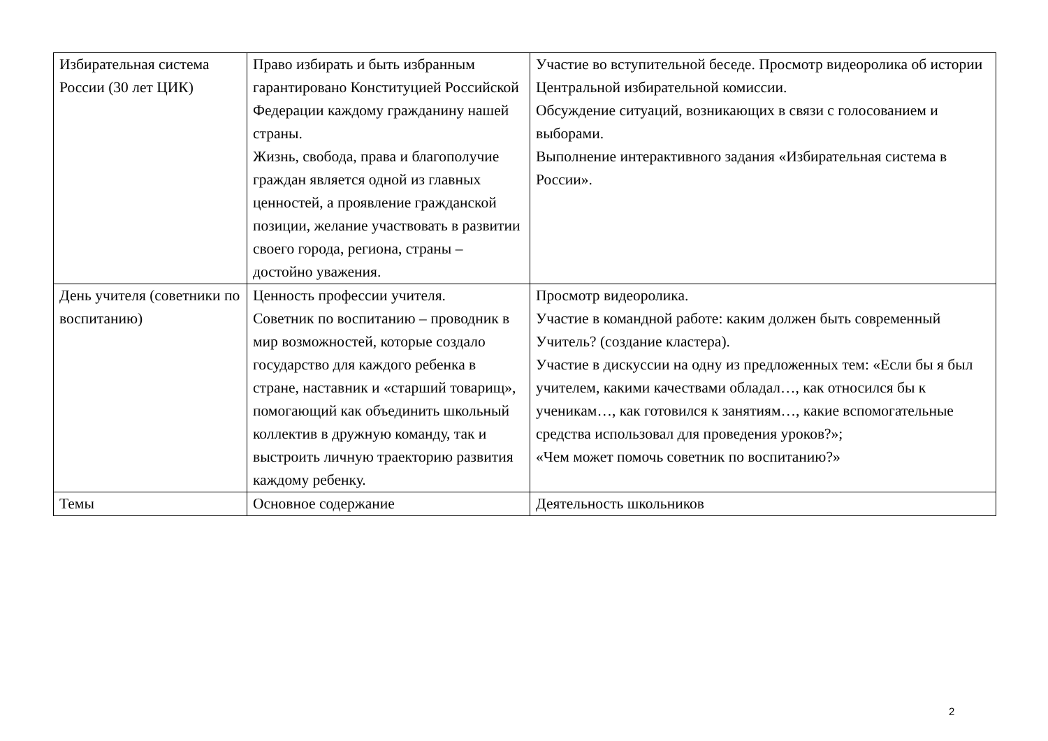| Избирательная система России (30 лет ЦИК) | Право избирать и быть избранным гарантировано Конституцией Российской Федерации каждому гражданину нашей страны. Жизнь, свобода, права и благополучие граждан является одной из главных ценностей, а проявление гражданской позиции, желание участвовать в развитии своего города, региона, страны – достойно уважения. | Участие во вступительной беседе. Просмотр видеоролика об истории Центральной избирательной комиссии. Обсуждение ситуаций, возникающих в связи с голосованием и выборами. Выполнение интерактивного задания «Избирательная система в России». |
| День учителя (советники по воспитанию) | Ценность профессии учителя. Советник по воспитанию – проводник в мир возможностей, которые создало государство для каждого ребенка в стране, наставник и «старший товарищ», помогающий как объединить школьный коллектив в дружную команду, так и выстроить личную траекторию развития каждому ребенку. | Просмотр видеоролика. Участие в командной работе: каким должен быть современный Учитель? (создание кластера). Участие в дискуссии на одну из предложенных тем: «Если бы я был учителем, какими качествами обладал…, как относился бы к ученикам…, как готовился к занятиям…, какие вспомогательные средства использовал для проведения уроков?»; «Чем может помочь советник по воспитанию?» |
| Темы | Основное содержание | Деятельность школьников |
2